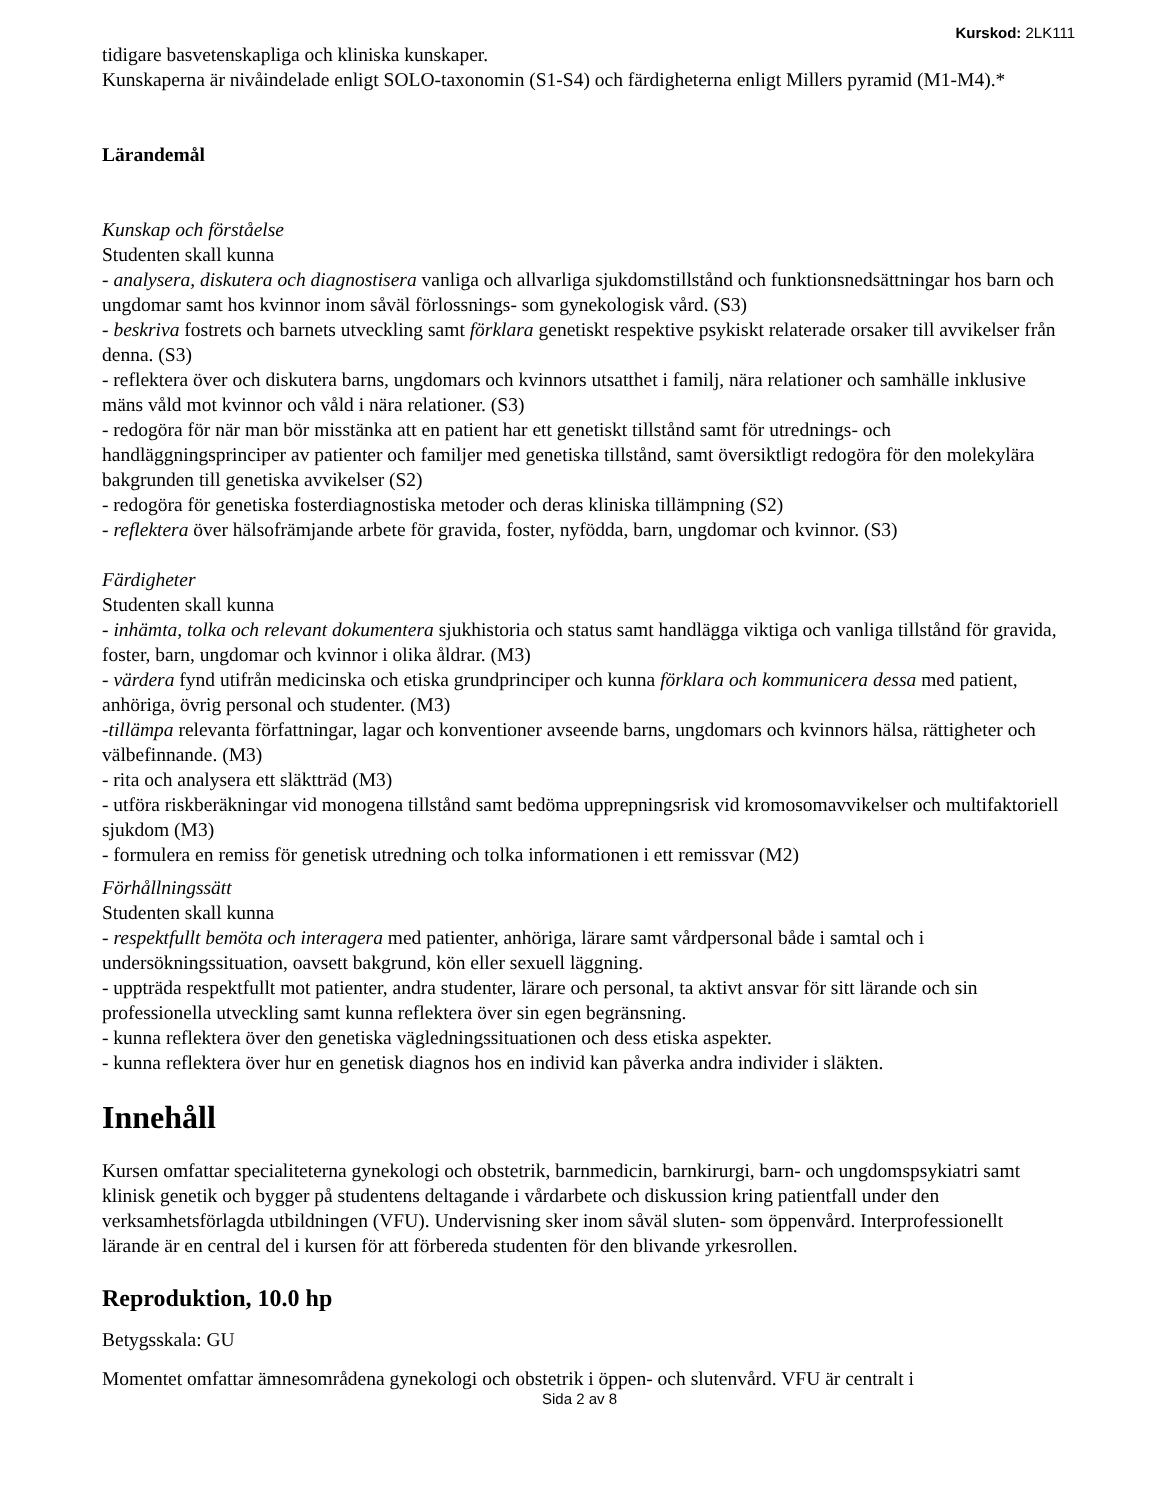Kurskod: 2LK111
tidigare basvetenskapliga och kliniska kunskaper.
Kunskaperna är nivåindelade enligt SOLO-taxonomin (S1-S4) och färdigheterna enligt Millers pyramid (M1-M4).*
Lärandemål
Kunskap och förståelse
Studenten skall kunna
- analysera, diskutera och diagnostisera vanliga och allvarliga sjukdomstillstånd och funktionsnedsättningar hos barn och ungdomar samt hos kvinnor inom såväl förlossnings- som gynekologisk vård. (S3)
- beskriva fostrets och barnets utveckling samt förklara genetiskt respektive psykiskt relaterade orsaker till avvikelser från denna. (S3)
- reflektera över och diskutera barns, ungdomars och kvinnors utsatthet i familj, nära relationer och samhälle inklusive mäns våld mot kvinnor och våld i nära relationer. (S3)
- redogöra för när man bör misstänka att en patient har ett genetiskt tillstånd samt för utrednings- och handläggningsprinciper av patienter och familjer med genetiska tillstånd, samt översiktligt redogöra för den molekylära bakgrunden till genetiska avvikelser (S2)
- redogöra för genetiska fosterdiagnostiska metoder och deras kliniska tillämpning (S2)
- reflektera över hälsofrämjande arbete för gravida, foster, nyfödda, barn, ungdomar och kvinnor. (S3)
Färdigheter
Studenten skall kunna
- inhämta, tolka och relevant dokumentera sjukhistoria och status samt handlägga viktiga och vanliga tillstånd för gravida, foster, barn, ungdomar och kvinnor i olika åldrar. (M3)
- värdera fynd utifrån medicinska och etiska grundprinciper och kunna förklara och kommunicera dessa med patient, anhöriga, övrig personal och studenter. (M3)
-tillämpa relevanta författningar, lagar och konventioner avseende barns, ungdomars och kvinnors hälsa, rättigheter och välbefinnande. (M3)
- rita och analysera ett släktträd (M3)
- utföra riskberäkningar vid monogena tillstånd samt bedöma upprepningsrisk vid kromosomavvikelser och multifaktoriell sjukdom (M3)
- formulera en remiss för genetisk utredning och tolka informationen i ett remissvar (M2)
Förhållningssätt
Studenten skall kunna
- respektfullt bemöta och interagera med patienter, anhöriga, lärare samt vårdpersonal både i samtal och i undersökningssituation, oavsett bakgrund, kön eller sexuell läggning.
- uppträda respektfullt mot patienter, andra studenter, lärare och personal, ta aktivt ansvar för sitt lärande och sin professionella utveckling samt kunna reflektera över sin egen begränsning.
- kunna reflektera över den genetiska vägledningssituationen och dess etiska aspekter.
- kunna reflektera över hur en genetisk diagnos hos en individ kan påverka andra individer i släkten.
Innehåll
Kursen omfattar specialiteterna gynekologi och obstetrik, barnmedicin, barnkirurgi, barn- och ungdomspsykiatri samt klinisk genetik och bygger på studentens deltagande i vårdarbete och diskussion kring patientfall under den verksamhetsförlagda utbildningen (VFU). Undervisning sker inom såväl sluten- som öppenvård. Interprofessionellt lärande är en central del i kursen för att förbereda studenten för den blivande yrkesrollen.
Reproduktion, 10.0 hp
Betygsskala: GU
Momentet omfattar ämnesområdena gynekologi och obstetrik i öppen- och slutenvård. VFU är centralt i
Sida 2 av 8